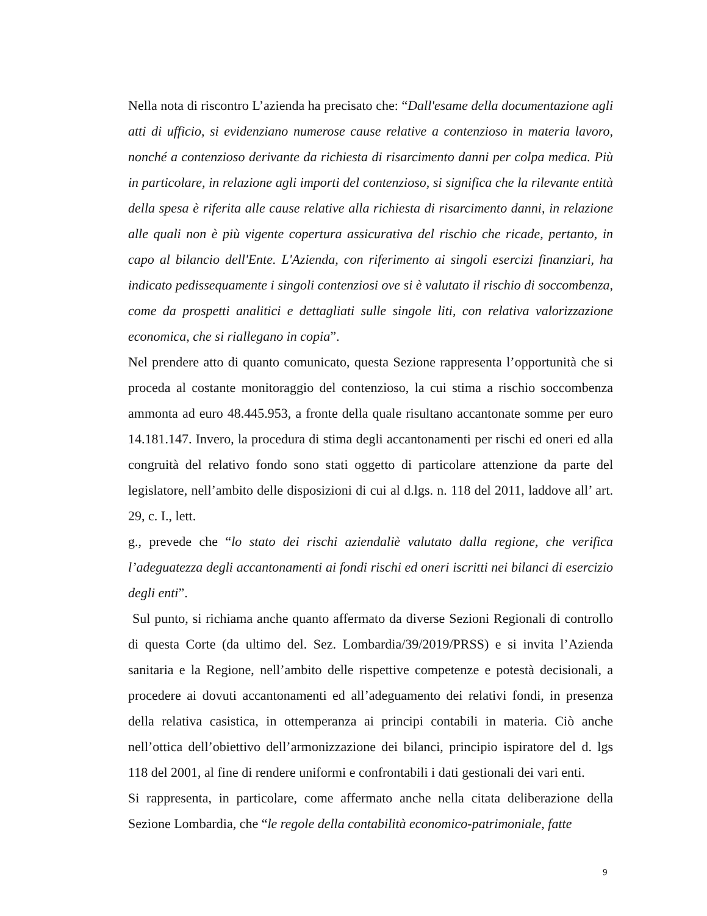Nella nota di riscontro L’azienda ha precisato che: “Dall'esame della documentazione agli atti di ufficio, si evidenziano numerose cause relative a contenzioso in materia lavoro, nonché a contenzioso derivante da richiesta di risarcimento danni per colpa medica. Più in particolare, in relazione agli importi del contenzioso, si significa che la rilevante entità della spesa è riferita alle cause relative alla richiesta di risarcimento danni, in relazione alle quali non è più vigente copertura assicurativa del rischio che ricade, pertanto, in capo al bilancio dell'Ente. L'Azienda, con riferimento ai singoli esercizi finanziari, ha indicato pedissequamente i singoli contenziosi ove si è valutato il rischio di soccombenza, come da prospetti analitici e dettagliati sulle singole liti, con relativa valorizzazione economica, che si riallegano in copia”.
Nel prendere atto di quanto comunicato, questa Sezione rappresenta l’opportunità che si proceda al costante monitoraggio del contenzioso, la cui stima a rischio soccombenza ammonta ad euro 48.445.953, a fronte della quale risultano accantonate somme per euro 14.181.147. Invero, la procedura di stima degli accantonamenti per rischi ed oneri ed alla congruità del relativo fondo sono stati oggetto di particolare attenzione da parte del legislatore, nell’ambito delle disposizioni di cui al d.lgs. n. 118 del 2011, laddove all’ art. 29, c. I., lett.
g., prevede che “lo stato dei rischi aziendaliè valutato dalla regione, che verifica l’adeguatezza degli accantonamenti ai fondi rischi ed oneri iscritti nei bilanci di esercizio degli enti”.
Sul punto, si richiama anche quanto affermato da diverse Sezioni Regionali di controllo di questa Corte (da ultimo del. Sez. Lombardia/39/2019/PRSS) e si invita l’Azienda sanitaria e la Regione, nell’ambito delle rispettive competenze e potestà decisionali, a procedere ai dovuti accantonamenti ed all’adeguamento dei relativi fondi, in presenza della relativa casistica, in ottemperanza ai principi contabili in materia. Ciò anche nell’ottica dell’obiettivo dell’armonizzazione dei bilanci, principio ispiratore del d. lgs 118 del 2001, al fine di rendere uniformi e confrontabili i dati gestionali dei vari enti.
Si rappresenta, in particolare, come affermato anche nella citata deliberazione della Sezione Lombardia, che “le regole della contabilità economico-patrimoniale, fatte
9